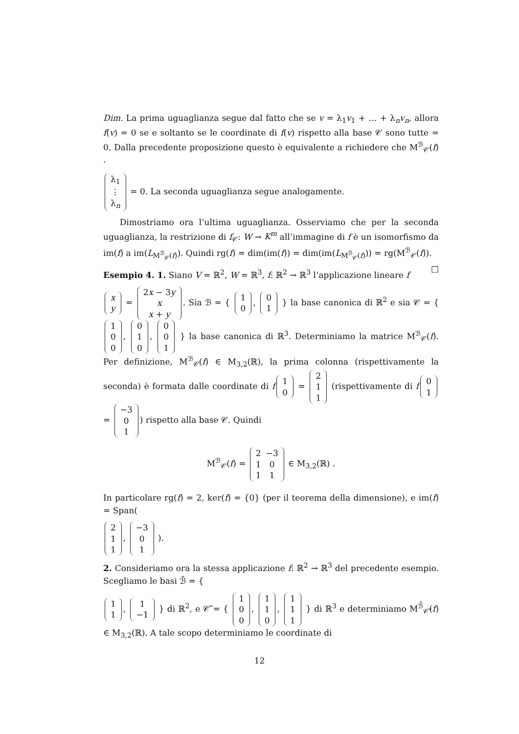Dim. La prima uguaglianza segue dal fatto che se v = λ<sub>1</sub>v<sub>1</sub> + … + λ<sub>n</sub>v<sub>n</sub>, allora f(v) = 0 se e soltanto se le coordinate di f(v) rispetto alla base 𝒞 sono tutte = 0. Dalla precedente proposizione questo è equivalente a richiedere che M<sup>ℬ</sup><sub>𝒞</sub>(f) ·
| λ<sub>1</sub> |
| ⋮ |
| λ<sub>n</sub> |
= 0. La seconda uguaglianza segue analogamente.
Dimostriamo ora l’ultima uguaglianza. Osserviamo che per la seconda uguaglianza, la restrizione di f<sub>𝒞</sub>: W → K<sup>m</sup> all’immagine di f è un isomorfismo da im(f) a im(L<sub>M<sup>ℬ</sup><sub>𝒞</sub>(f)</sub>). Quindi rg(f) = dim(im(f)) = dim(im(L<sub>M<sup>ℬ</sup><sub>𝒞</sub>(f)</sub>)) = rg(M<sup>ℬ</sup><sub>𝒞</sub>(f)). □
Esempio 4. 1. Siano V = ℝ<sup>2</sup>, W = ℝ<sup>3</sup>, f: ℝ<sup>2</sup> → ℝ<sup>3</sup> l’applicazione lineare f
| x |
| y |
=
| 2 x − 3 y |
| x |
| x + y |
. Sia ℬ = {
| 1 |
| 0 |
,
| 0 |
| 1 |
} la base canonica di ℝ<sup>2</sup> e sia 𝒞 = {
| 1 |
| 0 |
| 0 |
,
| 0 |
| 1 |
| 0 |
,
| 0 |
| 0 |
| 1 |
} la base canonica di ℝ<sup>3</sup>. Determiniamo la matrice M<sup>ℬ</sup><sub>𝒞</sub>(f). Per definizione, M<sup>ℬ</sup><sub>𝒞</sub>(f) ∈ M<sub>3,2</sub>(ℝ), la prima colonna (rispettivamente la seconda) è formata dalle coordinate di f
| 1 |
| 0 |
=
| 2 |
| 1 |
| 1 |
(rispettivamente di f
| 0 |
| 1 |
=
| −3 |
| 0 |
| 1 |
) rispetto alla base 𝒞. Quindi
M<sup>ℬ</sup><sub>𝒞</sub>(f) =
| 2 | −3 |
| 1 | 0 |
| 1 | 1 |
∈ M<sub>3,2</sub>(ℝ) .
In particolare rg(f) = 2, ker(f) = {0} (per il teorema della dimensione), e im(f) = Span(
| 2 |
| 1 |
| 1 |
,
| −3 |
| 0 |
| 1 |
).
2. Consideriamo ora la stessa applicazione f: ℝ<sup>2</sup> → ℝ<sup>3</sup> del precedente esempio. Scegliamo le basi ℬ̃ = {
| 1 |
| 1 |
,
| 1 |
| −1 |
} di ℝ<sup>2</sup>, e 𝒞̃ = {
| 1 |
| 0 |
| 0 |
,
| 1 |
| 1 |
| 0 |
,
| 1 |
| 1 |
| 1 |
} di ℝ<sup>3</sup> e determiniamo M<sup>ℬ̃</sup><sub>𝒞̃</sub>(f) ∈ M<sub>3,2</sub>(ℝ). A tale scopo determiniamo le coordinate di
12